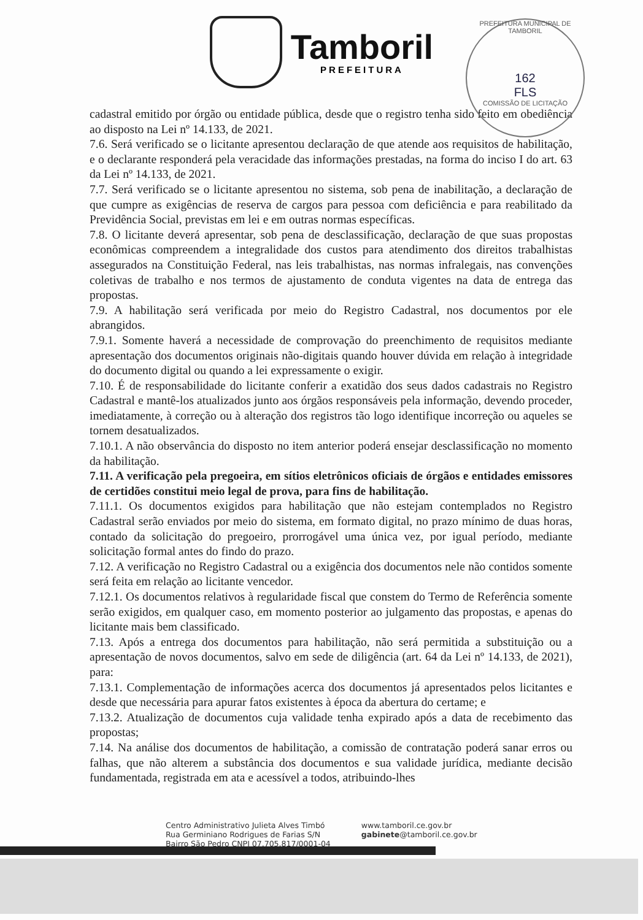Tamboril
PREFEITURA
PREFEITURA MUNICIPAL DE TAMBORIL
162
FLS
COMISSÃO DE LICITAÇÃO
cadastral emitido por órgão ou entidade pública, desde que o registro tenha sido feito em obediência ao disposto na Lei nº 14.133, de 2021.
7.6. Será verificado se o licitante apresentou declaração de que atende aos requisitos de habilitação, e o declarante responderá pela veracidade das informações prestadas, na forma do inciso I do art. 63 da Lei nº 14.133, de 2021.
7.7. Será verificado se o licitante apresentou no sistema, sob pena de inabilitação, a declaração de que cumpre as exigências de reserva de cargos para pessoa com deficiência e para reabilitado da Previdência Social, previstas em lei e em outras normas específicas.
7.8. O licitante deverá apresentar, sob pena de desclassificação, declaração de que suas propostas econômicas compreendem a integralidade dos custos para atendimento dos direitos trabalhistas assegurados na Constituição Federal, nas leis trabalhistas, nas normas infralegais, nas convenções coletivas de trabalho e nos termos de ajustamento de conduta vigentes na data de entrega das propostas.
7.9. A habilitação será verificada por meio do Registro Cadastral, nos documentos por ele abrangidos.
7.9.1. Somente haverá a necessidade de comprovação do preenchimento de requisitos mediante apresentação dos documentos originais não-digitais quando houver dúvida em relação à integridade do documento digital ou quando a lei expressamente o exigir.
7.10. É de responsabilidade do licitante conferir a exatidão dos seus dados cadastrais no Registro Cadastral e mantê-los atualizados junto aos órgãos responsáveis pela informação, devendo proceder, imediatamente, à correção ou à alteração dos registros tão logo identifique incorreção ou aqueles se tornem desatualizados.
7.10.1. A não observância do disposto no item anterior poderá ensejar desclassificação no momento da habilitação.
7.11. A verificação pela pregoeira, em sítios eletrônicos oficiais de órgãos e entidades emissores de certidões constitui meio legal de prova, para fins de habilitação.
7.11.1. Os documentos exigidos para habilitação que não estejam contemplados no Registro Cadastral serão enviados por meio do sistema, em formato digital, no prazo mínimo de duas horas, contado da solicitação do pregoeiro, prorrogável uma única vez, por igual período, mediante solicitação formal antes do findo do prazo.
7.12. A verificação no Registro Cadastral ou a exigência dos documentos nele não contidos somente será feita em relação ao licitante vencedor.
7.12.1. Os documentos relativos à regularidade fiscal que constem do Termo de Referência somente serão exigidos, em qualquer caso, em momento posterior ao julgamento das propostas, e apenas do licitante mais bem classificado.
7.13. Após a entrega dos documentos para habilitação, não será permitida a substituição ou a apresentação de novos documentos, salvo em sede de diligência (art. 64 da Lei nº 14.133, de 2021), para:
7.13.1. Complementação de informações acerca dos documentos já apresentados pelos licitantes e desde que necessária para apurar fatos existentes à época da abertura do certame; e
7.13.2. Atualização de documentos cuja validade tenha expirado após a data de recebimento das propostas;
7.14. Na análise dos documentos de habilitação, a comissão de contratação poderá sanar erros ou falhas, que não alterem a substância dos documentos e sua validade jurídica, mediante decisão fundamentada, registrada em ata e acessível a todos, atribuindo-lhes
Centro Administrativo Julieta Alves Timbó
Rua Germiniano Rodrigues de Farias S/N
Bairro São Pedro CNPJ 07.705.817/0001-04
www.tamboril.ce.gov.br
gabinete@tamboril.ce.gov.br